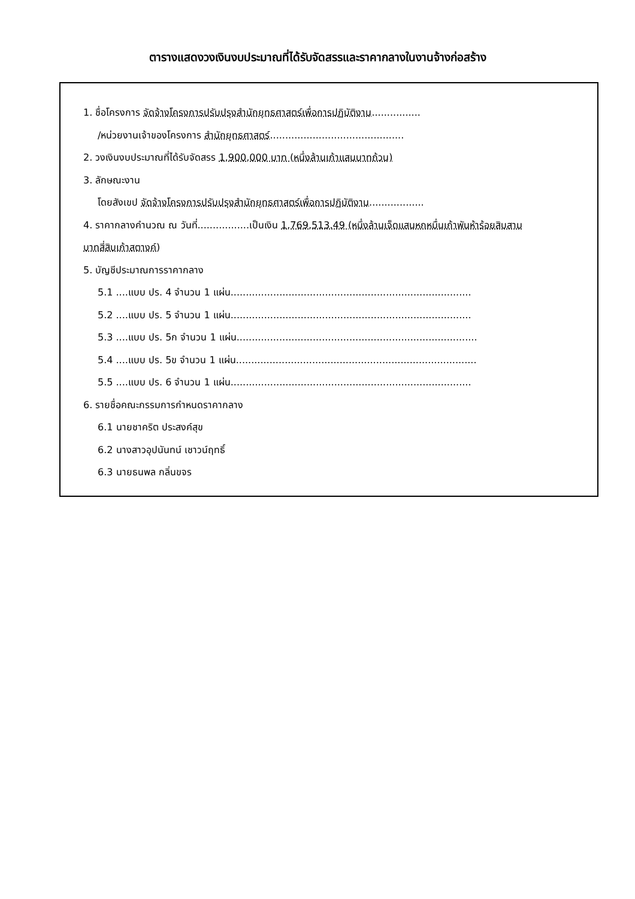ตารางแสดงวงเงินงบประมาณที่ได้รับจัดสรรและราคากลางในงานจ้างก่อสร้าง
1. ชื่อโครงการ จัดจ้างโครงการปรับปรุงสำนักยุทธศาสตร์เพื่อการปฏิบัติงาน................
/หน่วยงานเจ้าของโครงการ สำนักยุทธศาสตร์............................................
2. วงเงินงบประมาณที่ได้รับจัดสรร 1,900,000 บาท (หนึ่งล้านเก้าแสนบาทถ้วน)
3. ลักษณะงาน
โดยสังเขป จัดจ้างโครงการปรับปรุงสำนักยุทธศาสตร์เพื่อการปฏิบัติงาน..................
4. ราคากลางคำนวณ ณ วันที่.................เป็นเงิน 1,769,513.49 (หนึ่งล้านเจ็ดแสนหกหมื่นเก้าพันห้าร้อยสิบสาม
บาทสี่สิบเก้าสตางค์)
5. บัญชีประมาณการราคากลาง
5.1 ....แบบ ปร. 4 จำนวน 1 แผ่น...............................................................................
5.2 ....แบบ ปร. 5 จำนวน 1 แผ่น...............................................................................
5.3 ....แบบ ปร. 5ก จำนวน 1 แผ่น...............................................................................
5.4 ....แบบ ปร. 5ข จำนวน 1 แผ่น...............................................................................
5.5 ....แบบ ปร. 6 จำนวน 1 แผ่น...............................................................................
6. รายชื่อคณะกรรมการกำหนดราคากลาง
6.1 นายชาคริต ประสงค์สุข
6.2 นางสาวอุปนันทน์ เชาวน์ฤทธิ์
6.3 นายธนพล กลิ่นขจร